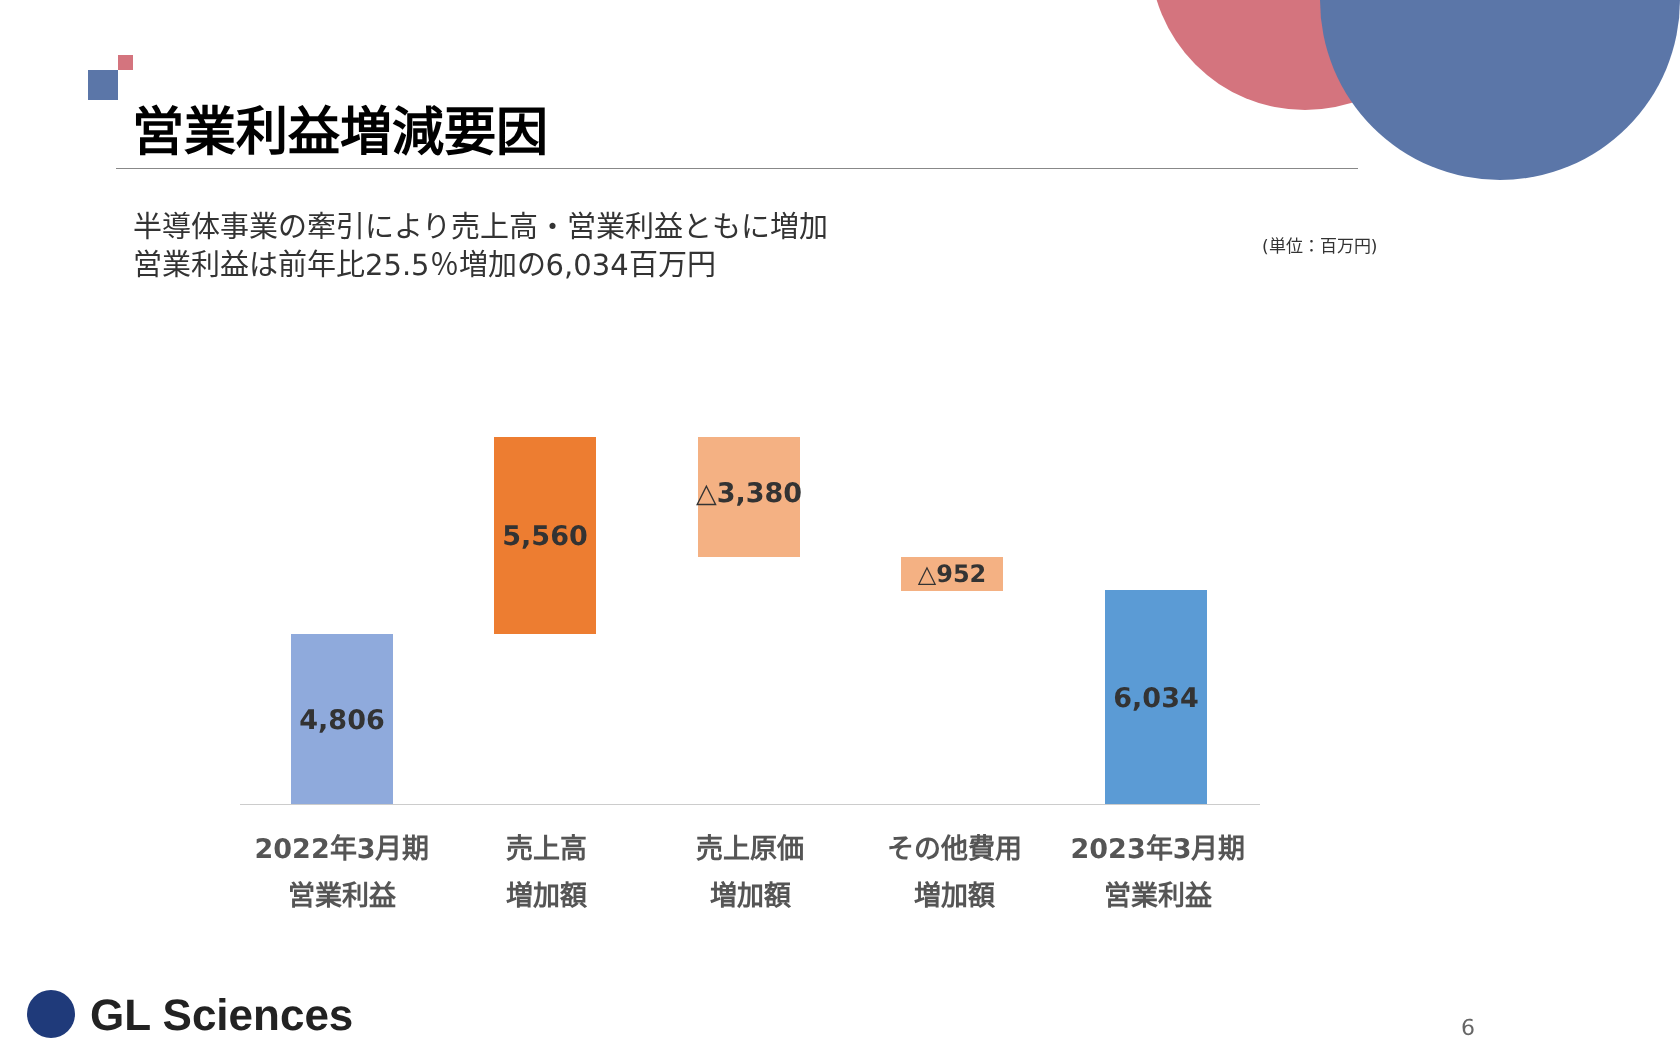営業利益増減要因
半導体事業の牽引により売上高・営業利益ともに増加
営業利益は前年比25.5％増加の6,034百万円
(単位：百万円)
4,806
5,560 △3,380
△952
6,034
2022年3月期
営業利益
売上高
増加額
売上原価
増加額
その他費用
増加額
2023年3月期
営業利益
GL Sciences 6